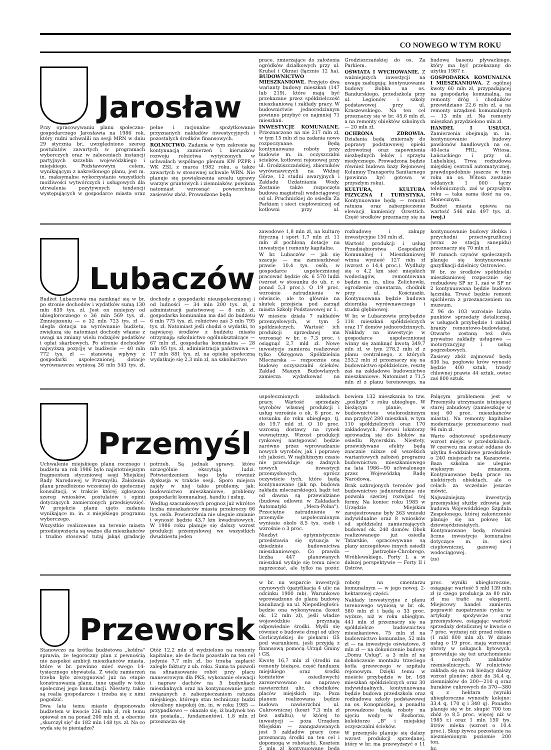CO NOWEGO W TYM ROKU
Jarosław
Przy opracowywaniu planu społeczno-gospodarczego Jarosławia na 1986 rok, który radni uchwalili na sesji MRN w dniu 29 stycznia br., uwzględniono szereg postulatów zawartych w programach wyborczych oraz w zaleceniach instancji partyjnych szczebla wojewódzkiego i miejskiego. Podstawowym celem, wynikającym z nakreślonego planu, jest m. in. maksymalne wykorzystanie wszystkich możliwości wytwórczych i usługowych dla utrwalenia pozytywnych tendencji występujących w gospodarce miasta oraz pełne i racjonalne spożytkowanie przyznanych nakładów inwestycyjnych i pozostałych środków finansowych.
ROLNICTWO. Zadania w tym zakresie są kontynuacją zamierzeń i kierunków rozwoju rolnictwa wytyczonych w uchwałach wspólnego plenum KW PZPR i WK ZSL z marca 1982 roku, a także zawartych w stosownej uchwale WRN. Nie planuje się powiększenia areału uprawy warzyw gruntowych i ziemniaków, powinna natomiast wzrosnąć powierzchnia zasiewów zbóż. Prowadzone będą
prace, zmierzające do założenia ogródków działkowych przy ul. Kruhel i Okrzei (łącznie 12 ha). BUDOWNICTWO MIESZKANIOWE. Przyjęto dwa warianty budowy mieszkań (147 lub 219), które mają być przekazane przez spółdzielczość mieszkaniową i zakłady pracy. W budownictwie jednorodzinnym powinno przybyć co najmniej 71 mieszkań.
INWESTYCJE KOMUNALNE. Przeznaczono na nie 217 mln zł, w tym 15 mln zł na zadania nowo rozpoczynane. Będą kontynuowane roboty przy budowie m. in. oczyszczalni ścieków, kotłowni rejonowej przy ul. Grodziszczańskiej, zbiorników wyrównawczych na Widnej Górze, 12 studni awaryjnych i Zakładu Uzdatniania Wody. Zostanie także rozpoczęta budowa magistrali wodociągowej od ul. Pruchnickiej do osiedla Za Parkiem i sieci ciepłowniczej od kotłowni przy ul. Grodziszczańskiej do os. Za Parkiem.
OŚWIATA I WYCHOWANIE. Z ważniejszych inwestycji na uwagę zasługują: kontynuowanie budowy żłobka na os. Bandurskiego, przedszkola przy ul. Legionów i szkoły podstawowej przy ul. Kraszewskiego. Na ten cel przeznaczy się w br. 45,6 mln zł, a na remonty obiektów szkolnych — 20 mln zł.
OCHRONA ZDROWIA. Działania będą zmierzały do poprawy podstawowej opieki zdrowotnej oraz zapewnienia niezbędnych leków i sprzętu medycznego. Prowadzona będzie również budowa bazy Rejonowej Kolumny Transportu Sanitarnego (powinna być gotowa w przyszłym roku).
KULTURA, KULTURA FIZYCZNA I TURYSTYKA. Kontynuowane będą — remont ratusza oraz zabezpieczenie elewacji kamienicy Orsettich. Część środków przeznaczy się na budowę basenu pływackiego, który ma być przekazany do użytku 1987 r.
GOSPODARKA KOMUNALNA I MIESZKANIOWA. Z ogólnej kwoty 60 mln zł, przypadającej na gospodarkę komunalną, na remonty dróg i chodników przewidziano 22,6 mln zł, a na remonty urządzeń komunalnych — 13 mln zł. Na remonty mieszkań przydzielono mln zł.
HANDEL I USŁUGI. Zamierzenia obejmują m. in. kontynuowanie budowy pawilonów handlowych na os. 40-lecia PRL, Witosa, Łańcuckiego i przy ul. Lubelskiej. Trwa rozbudowa miejskiej centrali automatycznej, prawdopodobnie jeszcze w tym roku na os. Witosa zostanie oddanych 1 000 łączy telefonicznych, zaś w przyszłym roku — taka sama ilość na os. Słonecznym.
Budżet miasta opiewa na wartość 546 mln 497 tys. zł. (woj.)
Lubaczów
Budżet Lubaczowa ma zamknąć się w br. po stronie dochodów i wydatków sumą 130 mln 839 tys. zł. Jest on mniejszy od ubiegłorocznego o 36 mln 569 tys. zł. Zmniejszeniu — o 32 mln 723 tys. zł — uległa dotacja na wyrównanie budżetu, zwiększą się natomiast dochody własne z uwagi na zmiany wielu rodzajów podatków i opłat skarbowych. Po stronie dochodów najwyższą pozycję w budżecie — 40 mln 772 tys. zł — stanowią wpływy z gospodarki uspołecznionej, dotacje wyrównawcze wyniosą 36 mln 543 tys. zł, dochody z gospodarki nieuspołecznionej i od ludności — 34 mln 200 tys. zł, z administracji państwowej — 8 mln zł, gospodarka komunalna ma dać do budżetu 6 mln 775 tys. zł, rolnictwo zaś 3 mln 795 tys. zł. Natomiast jeśli chodzi o wydatki, to najwięcej środków z budżetu miasta otrzymają: szkolnictwo ogólnokształcące — 67 mln zł, gospodarka komunalna — 28 mln 95 tys. zł, administracja państwowa — 17 mln 881 tys. zł, na opiekę społeczną wydatkuje się 2,3 mln zł, na szkolnictwo
zawodowe 1,8 mln zł, na kulturę fizyczną i sport 1,7 mln zł. 11 mln zł pochłoną dotacje na inwestycje i remonty kapitalne.
W br. Lubaczów — jak się szacuje — ma zamieszkiwać prawie 10.4 tys. osób, w gospodarce uspołecznionej pracować będzie ok. 6 570 ludzi (wzrost w stosunku do ub. r. o ponad 5,3 proc.). O 19 proc. wzrośnie zatrudnienie w oświacie, ale to głównie na skutek przejścia pod zarząd miasta Szkoły Podstawowej nr 1.
W mieście działa 7 zakładów przemysłowych, w tym 5 spółdzielczych. Wartość ich produkcji sprzedanej ma wzrosnąć w br. o 7,3 proc. i osiągnąć 2,7 mld zł. Nowe inwestycje zamierza realizować tylko Okręgowa Spółdzielnia Mleczarska — rozpocznie ona budowę oczyszczalni ścieków. Zakład Maszyn Budowlanych zamierza wydatkować na rozbudowę i zakupy inwestycyjne 150 mln zł.
Wartość produkcji i usług Przedsiębiorstwa Gospodarki Komunalnej i Mieszkaniowej winna wynieść 127 mln zł (wzrost o 14,4 proc.). Wydłuży się o 4,2 km sieć miejskich wodociągów, remontowana będzie m. in. ulica Żelichowki, ogrodzenie cmentarza, chodnik przy ul. Kościuszki. Kontynuowana będzie budowa zbiornika wyrównawczego i studni głębinowej.
W br. w Lubaczowie przybędzie 118 mieszkań spółdzielczych oraz 17 domów jednorodzinnych. Nakłady na inwestycje w gospodarce uspołecznionej winny się zamknąć kwotą 349,7 mln zł, w tym 278,2 mln zł z planu centralnego, z których 253,2 mln zł przeznaczy się na budownictwo spółdzielcze, resztę zaś na zakładowe budownictwo mieszkaniowe. Natomiast z 71,5 mln zł z planu terenowego, na kontynuowanie budowy żłobka i przychodni przeciwgruźliczej (wraz ze stacją sanepidu) przeznaczy się 70 mln zł.
W ramach czynów społecznych planuje się kontynuowanie gazyfikacji dzielnicy Ostrowiec.
W br. ze środków spółdzielni mieszkaniowej rozpocznie się rozbudowę SP nr 1, zaś w SP nr 2 kontynuowana będzie budowa łącznika. Trwać będzie remont spichlerza z przeznaczeniem na muzeum.
Z 96 do 103 wzrośnie liczba punktów sprzedaży detalicznej, w usługach przybędzie 1 zakład branży remontowo-budowlanej. Otwarte zostaną też dwa prywatne zakłady usługowe — motoryzacyjny i usług pogrzebowych.
Zasiewy zbóż zajmować będą 630 ha, pogłowie krów wynosić będzie 400 sztuk, trzody chlewnej prawie 44 sztuk, owiec zaś 800 sztuk.
Przemyśl
Uchwalenie miejskiego planu rocznego i budżetu na rok 1986 było najistotniejszym fragmentem styczniowej sesji Miejskiej Rady Narodowej w Przemyślu. Założenia planu przedłożono wcześniej do społecznej konsultacji, w trakcie której zgłoszono szereg wniosków, postulatów i opinii dotyczących zamierzonych przedsięwzięć. W projekcie planu ujęto zadania wynikające m. in. z miejskiego programu wyborczego.
Wszystkie realizowane na terenie miasta przedsięwzięcia są ważne dla mieszkańców i trudno stosować tutaj jakąś gradację potrzeb. Są jednak sprawy, które szczególnie ekscytują ludzi. Potwierdzeniem tego była również dyskusja w trakcie sesji. Sporo miejsca zajęły w niej takie problemy, jak: budownictwo mieszkaniowe, problemy gospodarki komunalnej, handlu i usług.
Według szacunkowych prognoz już wkrótce liczba mieszkańców miasta przekroczy 66 tys. osób. Powierzchnia nie ulegnie zmianie i wynosić będzie 43,7 km kwadratowych. W 1986 roku planuje się dalszy wzrost produkcji przemysłowej we wszystkich dwudziestu jeden
uspołecznionych zakładach pracy. Wartość sprzedaży wyrobów własnej produkcji i usług wzrośnie o ok. 8 proc. w stosunku do roku ubiegłego, tj. do 19,7 mld zł. O 10 proc. wzrosną dostawy na rynek wewnętrzny. Wzrost produkcji rynkowej następować będzie zarówno przez wprowadzanie nowych wyrobów, jak i poprawę ich jakości. W najbliższym czasie nie przewiduje się żadnych nowych inwestycji przemysłowych, oprócz oczywiście tych, które będą kontynuowane (jak np. budowa zakładu mleczarskiego), bądź też od dawna są przewidziane (budowa odlewni w Zakładach Automatyki „Mera-Polna"). Przeciętne zatrudnienie w przemyśle uspołecznionym wyniesie około 8,5 tys. osób i wzrośnie o 3 proc.
Niezbyt optymistycznie przedstawia się sytuacja w dziedzinie budownictwa mieszkaniowego. Co prawda liczba 447 planowanych mieszkań wydaje się temu nieco zaprzeczać, ale tylko na pozór, bowiem 132 mieszkania to tzw. „poślizgi" z roku ubiegłego. W bieżącym planie, w budownictwie wielorodzinnym ma przybyć 280 mieszkań, w tym 110 spółdzielczych oraz 170 zakładowych. Pierwsi lokatorzy sprowadzą się do bloków na osiedlu Rycerskim. Niestety, przewidywane efekty będą znacznie niższe od wszelkich wariantowych założeń programu budownictwa mieszkaniowego na lata 1986—90 uchwalonego przez Wojewódzką Radę Narodową.
Brak uzbrojonych terenów pod budownictwo jednorodzinne nie pozwala szerzej rozwijać tej formy. Na koniec roku 1985 w Urzędzie Miejskim zarejestrowane były 363 wnioski indywidualne oraz 8 wniosków od spółdzielni zamierzających budować ok. 240 domów. Obok realizowanego już osiedla Tatarskie, opracowywane są plany szczegółowe innych osiedli — Jastrzębie-Chrobrego, Wróblewskiego, Forty I, a w dalszej perspektywie — Forty II i Ostrów.
Palącym problemem jest w Przemyślu utrzymanie istniejącej starej zabudowy (zamieszkuje w niej 60 proc. mieszkańców miasta). Na remonty kapitalne modernizacje przeznaczono nad 96 mln zł.
Warto odnotować spodziewany wzrost miejsc w przedszkolach. W czerwcu ma zostać oddane do użytku 8-oddziałowe przedszkole o 240 miejscach na Kazanowie. Baza szkolna nie ulegnie większym zmianom. Kontynuowane będą prace na niektórych obiektach, ale o celach za wcześnie jeszcze mówić.
Najważniejszą inwestycją przemyskiej służby zdrowia jest budowa Wojewódzkiego Szpitala Zespolonego, której zakończenie planuje się na połowę lat dziewięćdziesiątych. Kontynuowane będą również liczne inwestycje komunalne dotyczące m. in. sieci ciepłowniczej, gazowej i wodociągowej.
(zs)
Przeworsk
Stanowczo za krótka budżetowa „kołdra" sprawia, że tegoroczny plan z pewnością nie zaspokoi ambicji mieszkańców miasta, które w br. powinno mieć swego 14-tysięcznego obywatela. Z wielu zamierzeń trzeba było zrezygnować już na etapie konstruowania planu, inne upadły w toku społecznej jego konsultacji. Niestety, takie są realia gospodarcze i trzeba się z nimi pogodzić.
Dwa lata temu miasto dysponowało budżetem w kwocie 236 mln zł, rok temu opiewał on na ponad 200 mln zł, a obecnie „skurczył się" do 182 mln 148 tys. zł. Na co wyda się te pieniądze?
Otóż 12,2 mln zł wydzielono na remonty kapitalne, ale de facto pozostało na ten cel jedynie 7,7 mln zł, bo trzeba zapłacić zaległe faktury z ub. roku. Suma ta pozwoli na sfinansowanie robót przy placu manewrowym dla PKS, wykonanie elewacji i napraw dachów na 5 budynkach mieszkalnych oraz na kontynuowanie prac związanych z zabezpieczaniem ratusza miejskiego, którego stan techniczny budzi określony niepokój (m. in. w roku 1985 — przypadkowo — okazało się, iż budynek ten nie posiada... fundamentów). 1,8 mln zł przeznacza się
w br. na wsparcie inwestycji czynowych (gazyfikacja 4 ulic na odcinku 1900 mb). Warunkowo wprowadzono do planu budowę kanalizacji na ul. Niepodległości: będzie ona wykonywana (koszt ok. 12 mln zł), jeśli władze wojewódzkie przyznają odpowiednie środki. Myśli się również o budowie drogi od ulicy Gorliczyńskiej do piekarni GS pod warunkiem, jeśli przyjdą z finansową pomocą Urząd Gminy i GS.
Kwotę 16,7 mln zł (środki na remonty bieżące, część funduszu miejskiego oraz środki komitetów osiedlowych) zarezerwowano na naprawę nawierzchni ulic, chodników, placów miejskich itp. Poza planem realizowana będzie budowa nawierzchni ul. Cukrowniczej (koszt 7,3 mln zł bez asfaltu), w której to inwestycji — poza Urzędem Miejskim — zaangażowanych jest 5 zakładów pracy (one przeznaczą środki na ten cel i dopomogą w robotach). Kosztem 5 mln zł kontynuowane będą roboty na cmentarzu komunalnym — w jego nowej, 2-hektarowej części.
Nakłady inwestycyjne z planu terenowego wyniosą w br. ok. 580 mln zł i będą o 33 proc. wyższe, niż w roku ubiegłym. 441 mln zł przeznaczy się na spółdzielcze budownictwo mieszkaniowe, 75 mln zł na budownictwo komunalne, 52 mln zł — na inwestycje oświatowe, 8 mln zł — na dokończenie budowy „Domu Usług", a 3 mln zł na dokończenie montażu trzeciego kotła grzewczego w szpitalu rejonowym. Dzięki temu w mieście przybędzie w br. 168 mieszkań spółdzielczych oraz 30 indywidualnych, kontynuowana będzie budowa przedszkola oraz rozbudowa szkoły podstawowej na os. Konopnickiej, a ponadto prowadzone będą roboty na ujęciu wody w Rozborzu, kolektorze „B" i miejskiej oczyszczalni ścieków.
W przemyśle planuje się dalszy wzrost produkcji sprzedanej, który w br. ma przewyższyć o 11 proc. wyniki ubiegłoroczne, osiągając wartość 5 mld 139 mln zł (z czego produkcja za 80 mln zł ma trafić na eksport). Miejscowy handel zamierza poprawić zaopatrzenie rynku w artykuły spożywcze oraz przemysłowe, osiągając wartość sprzedaży detalicznej w kwocie o 7 proc. wyższej niż przed rokiem (1 mld 800 mln zł). W dziale usług o 19 proc. mają wzrosnąć obroty w usługach bytowych, przewiduje się też uruchomienie 4 nowych zakładów rzemieślniczych. W rolnictwie zakłada się na rok bieżący dalszy wzrost plonów: zbóż do 34,4 q, ziemniaków do 200—210 q oraz buraków cukrowych do 370—380 q z hektara (wyniki ubiegłoroczne wynosiły kolejno: 33,4 q, 170 q i 340 q). Ponadto planuje się w br. skupić 700 ton zbóż (o 8,5 proc. więcej niż w 1985 r.) oraz 1 mln 150 tys. litrów mleka (wzrost o 10.4 proc.). Skup żywca pozostanie na niezmienionym poziomie 200 ton.
bz.